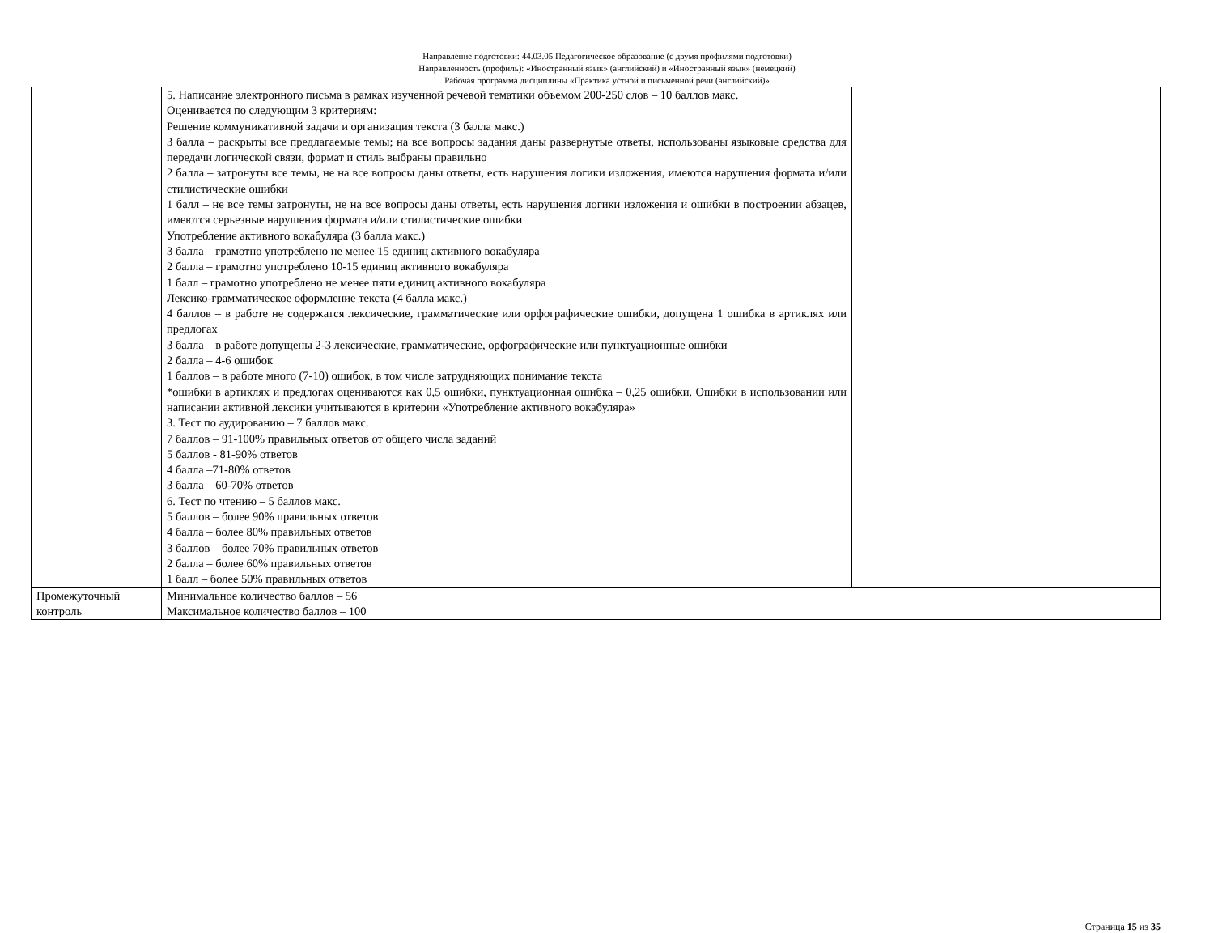Направление подготовки: 44.03.05 Педагогическое образование (с двумя профилями подготовки)
Направленность (профиль): «Иностранный язык» (английский) и «Иностранный язык» (немецкий)
Рабочая программа дисциплины «Практика устной и письменной речи (английский)»
| | 5. Написание электронного письма в рамках изученной речевой тематики объемом 200-250 слов – 10 баллов макс. Оценивается по следующим 3 критериям: Решение коммуникативной задачи и организация текста (3 балла макс.) 3 балла – раскрыты все предлагаемые темы; на все вопросы задания даны развернутые ответы, использованы языковые средства для передачи логической связи, формат и стиль выбраны правильно 2 балла – затронуты все темы, не на все вопросы даны ответы, есть нарушения логики изложения, имеются нарушения формата и/или стилистические ошибки 1 балл – не все темы затронуты, не на все вопросы даны ответы, есть нарушения логики изложения и ошибки в построении абзацев, имеются серьезные нарушения формата и/или стилистические ошибки Употребление активного вокабуляра (3 балла макс.) 3 балла – грамотно употреблено не менее 15 единиц активного вокабуляра 2 балла – грамотно употреблено 10-15 единиц активного вокабуляра 1 балл – грамотно употреблено не менее пяти единиц активного вокабуляра Лексико-грамматическое оформление текста (4 балла макс.) 4 баллов – в работе не содержатся лексические, грамматические или орфографические ошибки, допущена 1 ошибка в артиклях или предлогах 3 балла – в работе допущены 2-3 лексические, грамматические, орфографические или пунктуационные ошибки 2 балла – 4-6 ошибок 1 баллов – в работе много (7-10) ошибок, в том числе затрудняющих понимание текста *ошибки в артиклях и предлогах оцениваются как 0,5 ошибки, пунктуационная ошибка – 0,25 ошибки. Ошибки в использовании или написании активной лексики учитываются в критерии «Употребление активного вокабуляра» 3. Тест по аудированию – 7 баллов макс. 7 баллов – 91-100% правильных ответов от общего числа заданий 5 баллов - 81-90% ответов 4 балла –71-80% ответов 3 балла – 60-70% ответов 6. Тест по чтению – 5 баллов макс. 5 баллов – более 90% правильных ответов 4 балла – более 80% правильных ответов 3 баллов – более 70% правильных ответов 2 балла – более 60% правильных ответов 1 балл – более 50% правильных ответов | |
| Промежуточный контроль | Минимальное количество баллов – 56 Максимальное количество баллов – 100 | |
Страница 15 из 35